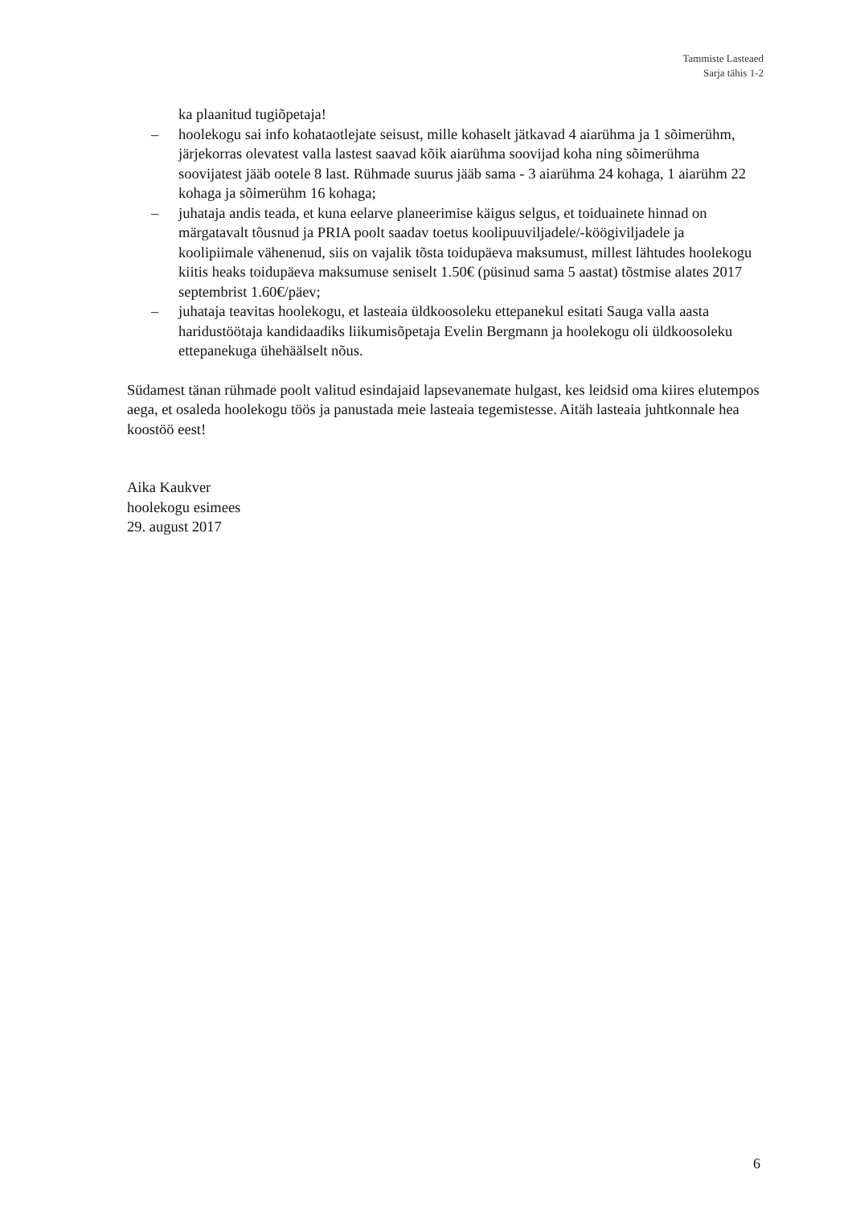Tammiste Lasteaed
Sarja tähis 1-2
ka plaanitud tugiõpetaja!
– hoolekogu sai info kohataotlejate seisust, mille kohaselt jätkavad 4 aiarühma ja 1 sõimerühm, järjekorras olevatest valla lastest saavad kõik aiarühma soovijad koha ning sõimerühma soovijatest jääb ootele 8 last. Rühmade suurus jääb sama - 3 aiarühma 24 kohaga, 1 aiarühm 22 kohaga ja sõimerühm 16 kohaga;
– juhataja andis teada, et kuna eelarve planeerimise käigus selgus, et toiduainete hinnad on märgatavalt tõusnud ja PRIA poolt saadav toetus koolipuuviljadele/-köögiviljadele ja koolipiimale vähenenud, siis on vajalik tõsta toidupäeva maksumust, millest lähtudes hoolekogu kiitis heaks toidupäeva maksumuse seniselt 1.50€ (püsinud sama 5 aastat) tõstmise alates 2017 septembrist 1.60€/päev;
– juhataja teavitas hoolekogu, et lasteaia üldkoosoleku ettepanekul esitati Sauga valla aasta haridustöötaja kandidaadiks liikumisõpetaja Evelin Bergmann ja hoolekogu oli üldkoosoleku ettepanekuga ühehäälselt nõus.
Südamest tänan rühmade poolt valitud esindajaid lapsevanemate hulgast, kes leidsid oma kiires elutempos aega, et osaleda hoolekogu töös ja panustada meie lasteaia tegemistesse. Aitäh lasteaia juhtkonnale hea koostöö eest!
Aika Kaukver
hoolekogu esimees
29. august 2017
6